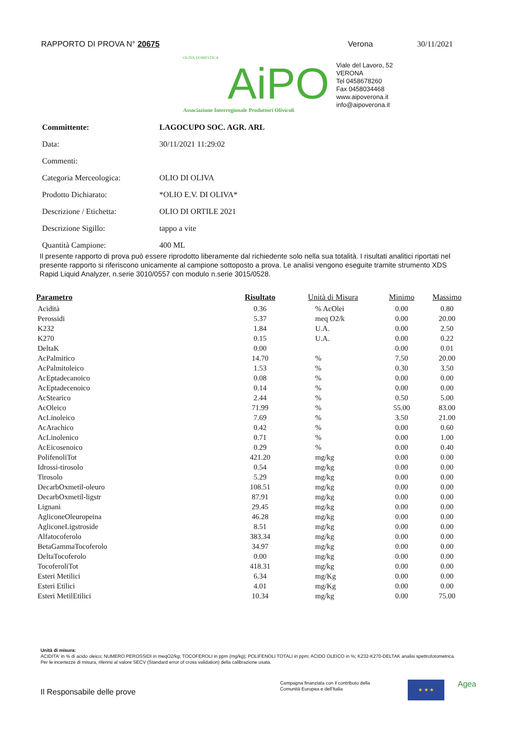RAPPORTO DI PROVA N° 20675 Verona 30/11/2021
OLIVA DOMESTICA
AiPO
Associazione Interregionale Produttori Olivicoli
Viale del Lavoro, 52
VERONA
Tel 0458678260
Fax 0458034468
www.aipoverona.it
info@aipoverona.it
| Committente: | LAGOCUPO SOC. AGR. ARL |
| Data: | 30/11/2021 11:29:02 |
| Commenti: | |
| Categoria Merceologica: | OLIO DI OLIVA |
| Prodotto Dichiarato: | *OLIO E.V. DI OLIVA* |
| Descrizione / Etichetta: | OLIO DI ORTILE 2021 |
| Descrizione Sigillo: | tappo a vite |
| Quantità Campione: | 400 ML |
Il presente rapporto di prova può essere riprodotto liberamente dal richiedente solo nella sua totalità. I risultati analitici riportati nel presente rapporto si riferiscono unicamente al campione sottoposto a prova. Le analisi vengono eseguite tramite strumento XDS Rapid Liquid Analyzer, n.serie 3010/0557 con modulo n.serie 3015/0528.
| Parametro | Risultato | Unità di Misura | Minimo | Massimo |
| --- | --- | --- | --- | --- |
| Acidità | 0.36 | % AcOlei | 0.00 | 0.80 |
| Perossidi | 5.37 | meq O2/k | 0.00 | 20.00 |
| K232 | 1.84 | U.A. | 0.00 | 2.50 |
| K270 | 0.15 | U.A. | 0.00 | 0.22 |
| DeltaK | 0.00 | | 0.00 | 0.01 |
| AcPalmitico | 14.70 | % | 7.50 | 20.00 |
| AcPalmitoleico | 1.53 | % | 0.30 | 3.50 |
| AcEptadecanoico | 0.08 | % | 0.00 | 0.00 |
| AcEptadecenoico | 0.14 | % | 0.00 | 0.00 |
| AcStearico | 2.44 | % | 0.50 | 5.00 |
| AcOleico | 71.99 | % | 55.00 | 83.00 |
| AcLinoleico | 7.69 | % | 3.50 | 21.00 |
| AcArachico | 0.42 | % | 0.00 | 0.60 |
| AcLinolenico | 0.71 | % | 0.00 | 1.00 |
| AcEicosenoico | 0.29 | % | 0.00 | 0.40 |
| PolifenoliTot | 421.20 | mg/kg | 0.00 | 0.00 |
| Idrossi-tirosolo | 0.54 | mg/kg | 0.00 | 0.00 |
| Tirosolo | 5.29 | mg/kg | 0.00 | 0.00 |
| DecarbOxmetil-oleuro | 108.51 | mg/kg | 0.00 | 0.00 |
| DecarbOxmetil-ligstr | 87.91 | mg/kg | 0.00 | 0.00 |
| Lignani | 29.45 | mg/kg | 0.00 | 0.00 |
| AgliconeOleuropeina | 46.28 | mg/kg | 0.00 | 0.00 |
| AgliconeLigstroside | 8.51 | mg/kg | 0.00 | 0.00 |
| Alfatocoferolo | 383.34 | mg/kg | 0.00 | 0.00 |
| BetaGammaTocoferolo | 34.97 | mg/kg | 0.00 | 0.00 |
| DeltaTocoferolo | 0.00 | mg/kg | 0.00 | 0.00 |
| TocoferoliTot | 418.31 | mg/kg | 0.00 | 0.00 |
| Esteri Metilici | 6.34 | mg/Kg | 0.00 | 0.00 |
| Esteri Etilici | 4.01 | mg/Kg | 0.00 | 0.00 |
| Esteri MetilEtilici | 10.34 | mg/kg | 0.00 | 75.00 |
Unità di misura:
ACIDITA' in % di acido oleico; NUMERO PEROSSIDI in meqO2/kg; TOCOFEROLI in ppm (mg/kg); POLIFENOLI TOTALI in ppm; ACIDO OLEICO in %; K232-K270-DELTAK analisi spettrofotometrica.
Per le incertezze di misura, riferirsi al valore SECV (Standard error of cross validation) della calibrazione usata.
Il Responsabile delle prove
Campagna finanziata con il contributo della
Comunità Europea e dell'Italia
★ ★ ★ Agea